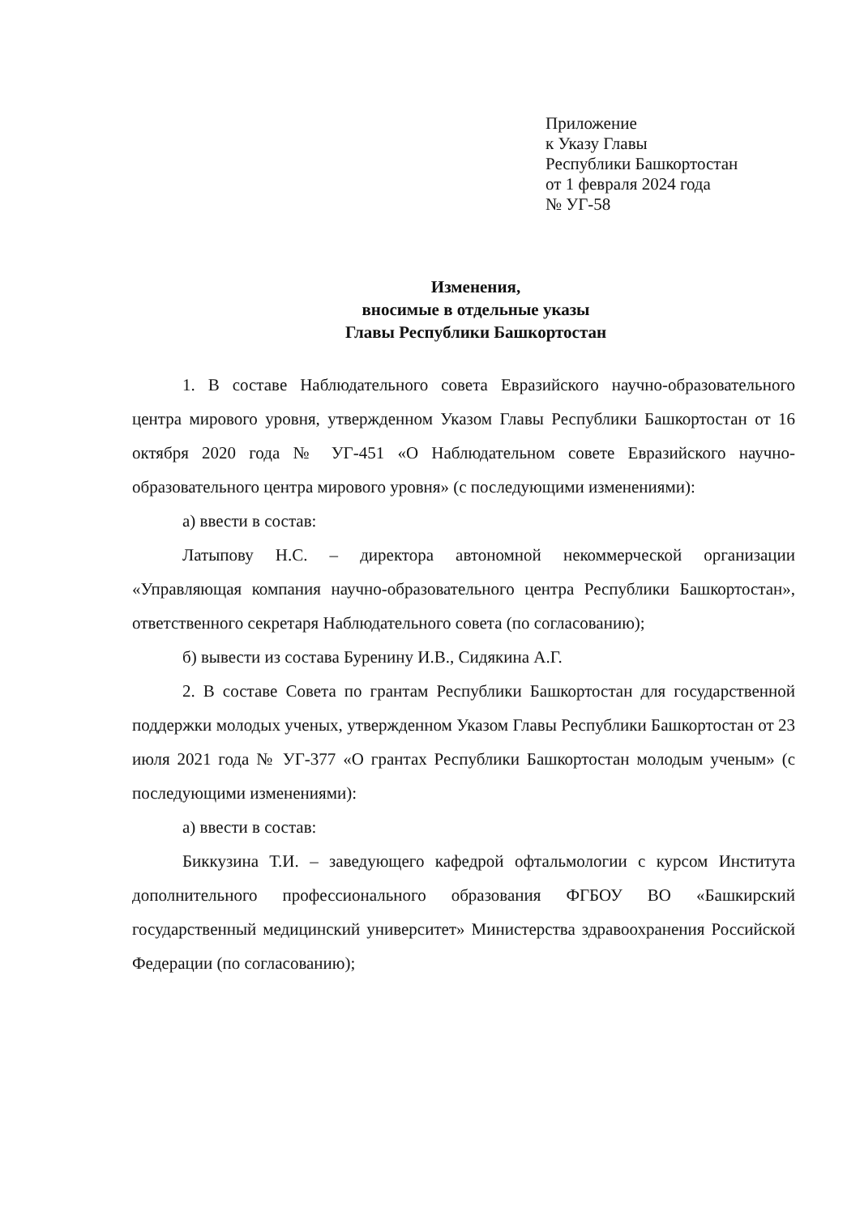Приложение
к Указу Главы
Республики Башкортостан
от 1 февраля 2024 года
№ УГ-58
Изменения,
вносимые в отдельные указы
Главы Республики Башкортостан
1. В составе Наблюдательного совета Евразийского научно-образовательного центра мирового уровня, утвержденном Указом Главы Республики Башкортостан от 16 октября 2020 года № УГ-451 «О Наблюдательном совете Евразийского научно-образовательного центра мирового уровня» (с последующими изменениями):
а) ввести в состав:
Латыпову Н.С. – директора автономной некоммерческой организации «Управляющая компания научно-образовательного центра Республики Башкортостан», ответственного секретаря Наблюдательного совета (по согласованию);
б) вывести из состава Буренину И.В., Сидякина А.Г.
2. В составе Совета по грантам Республики Башкортостан для государственной поддержки молодых ученых, утвержденном Указом Главы Республики Башкортостан от 23 июля 2021 года № УГ-377 «О грантах Республики Башкортостан молодым ученым» (с последующими изменениями):
а) ввести в состав:
Биккузина Т.И. – заведующего кафедрой офтальмологии с курсом Института дополнительного профессионального образования ФГБОУ ВО «Башкирский государственный медицинский университет» Министерства здравоохранения Российской Федерации (по согласованию);